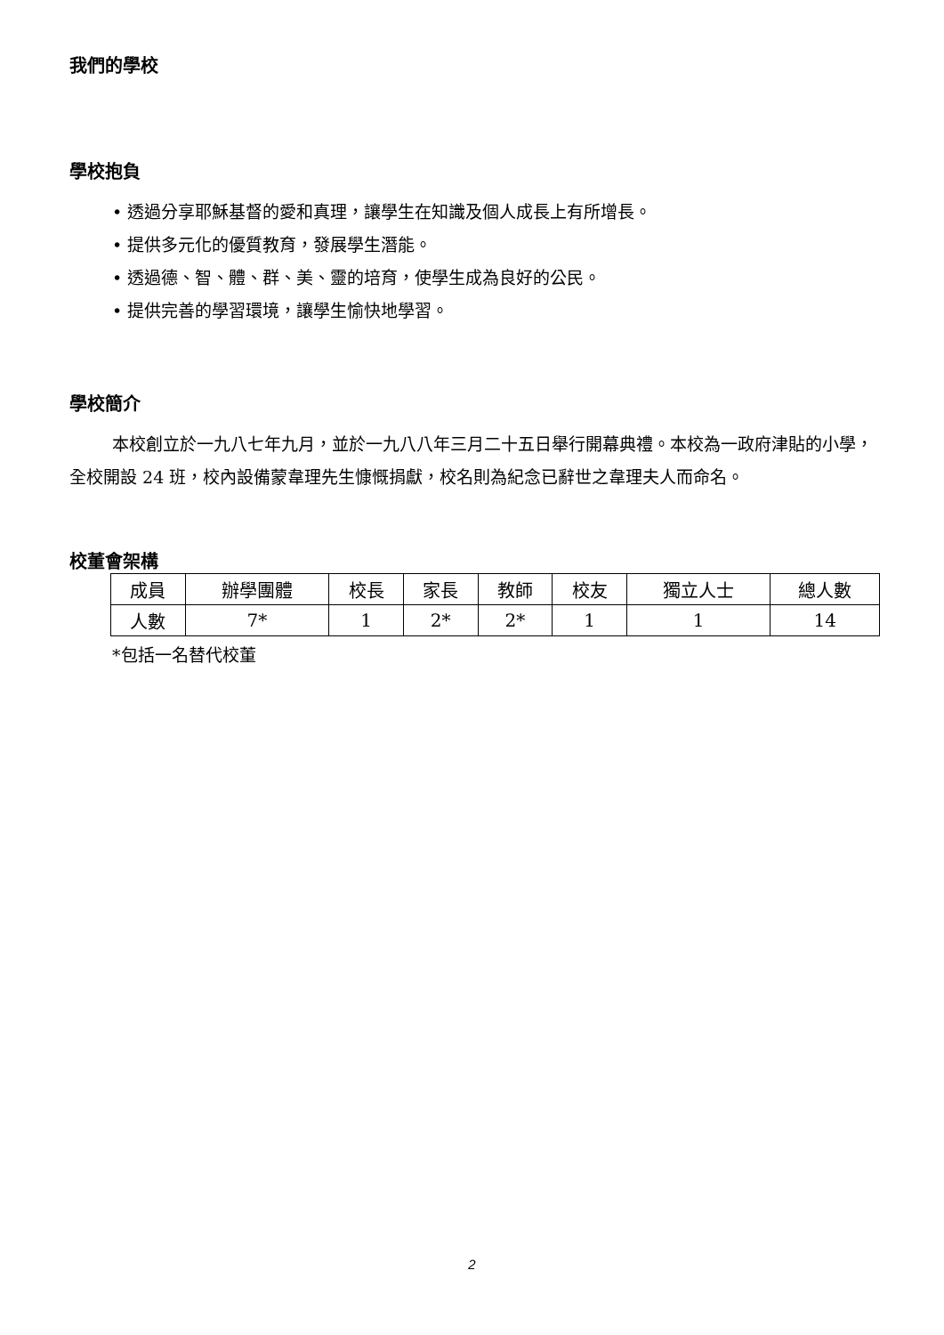我們的學校
學校抱負
• 透過分享耶穌基督的愛和真理，讓學生在知識及個人成長上有所增長。
• 提供多元化的優質教育，發展學生潛能。
• 透過德、智、體、群、美、靈的培育，使學生成為良好的公民。
• 提供完善的學習環境，讓學生愉快地學習。
學校簡介
本校創立於一九八七年九月，並於一九八八年三月二十五日舉行開幕典禮。本校為一政府津貼的小學，全校開設 24 班，校內設備蒙韋理先生慷慨捐獻，校名則為紀念已辭世之韋理夫人而命名。
校董會架構
| 成員 | 辦學團體 | 校長 | 家長 | 教師 | 校友 | 獨立人士 | 總人數 |
| 人數 | 7* | 1 | 2* | 2* | 1 | 1 | 14 |
*包括一名替代校董
2